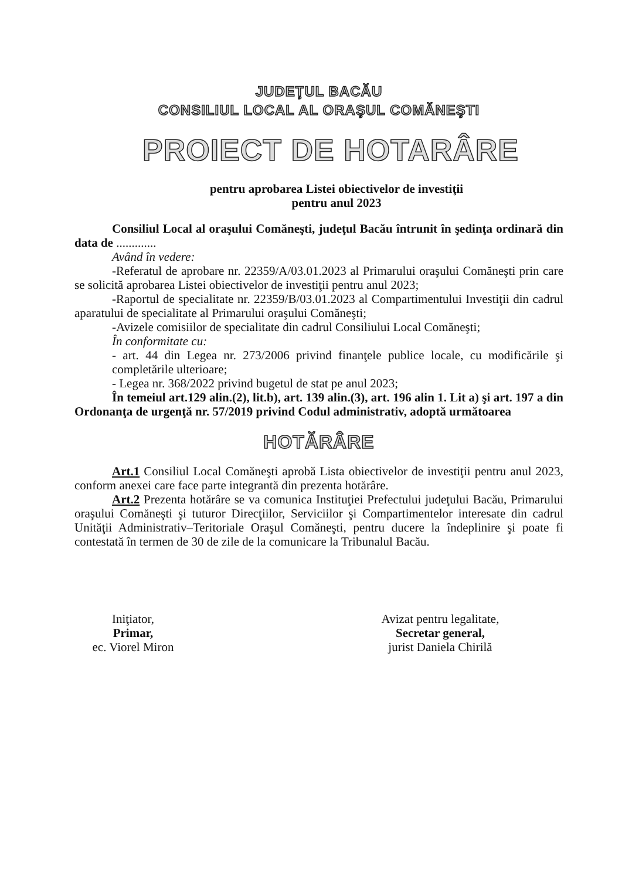JUDEŢUL BACĂU
CONSILIUL LOCAL AL ORAŞUL COMĂNEŞTI
PROIECT DE HOTARÂRE
pentru aprobarea Listei obiectivelor de investiţii
pentru anul 2023
Consiliul Local al oraşului Comăneşti, judeţul Bacău întrunit în şedinţa ordinară din data de .............
Având în vedere:
-Referatul de aprobare nr. 22359/A/03.01.2023 al Primarului oraşului Comăneşti prin care se solicită aprobarea Listei obiectivelor de investiţii pentru anul 2023;
-Raportul de specialitate nr. 22359/B/03.01.2023 al Compartimentului Investiţii din cadrul aparatului de specialitate al Primarului oraşului Comăneşti;
-Avizele comisiilor de specialitate din cadrul Consiliului Local Comăneşti;
În conformitate cu:
- art. 44 din Legea nr. 273/2006 privind finanţele publice locale, cu modificările şi completările ulterioare;
- Legea nr. 368/2022 privind bugetul de stat pe anul 2023;
În temeiul art.129 alin.(2), lit.b), art. 139 alin.(3), art. 196 alin 1. Lit a) şi art. 197 a din Ordonanţa de urgenţă nr. 57/2019 privind Codul administrativ, adoptă următoarea
HOTĂRÂRE
Art.1 Consiliul Local Comăneşti aprobă Lista obiectivelor de investiţii pentru anul 2023, conform anexei care face parte integrantă din prezenta hotărâre.
Art.2 Prezenta hotărâre se va comunica Instituţiei Prefectului judeţului Bacău, Primarului oraşului Comăneşti şi tuturor Direcţiilor, Serviciilor şi Compartimentelor interesate din cadrul Unităţii Administrativ–Teritoriale Oraşul Comăneşti, pentru ducere la îndeplinire şi poate fi contestată în termen de 30 de zile de la comunicare la Tribunalul Bacău.
Iniţiator,
Primar,
ec. Viorel Miron
Avizat pentru legalitate,
Secretar general,
jurist Daniela Chirilă